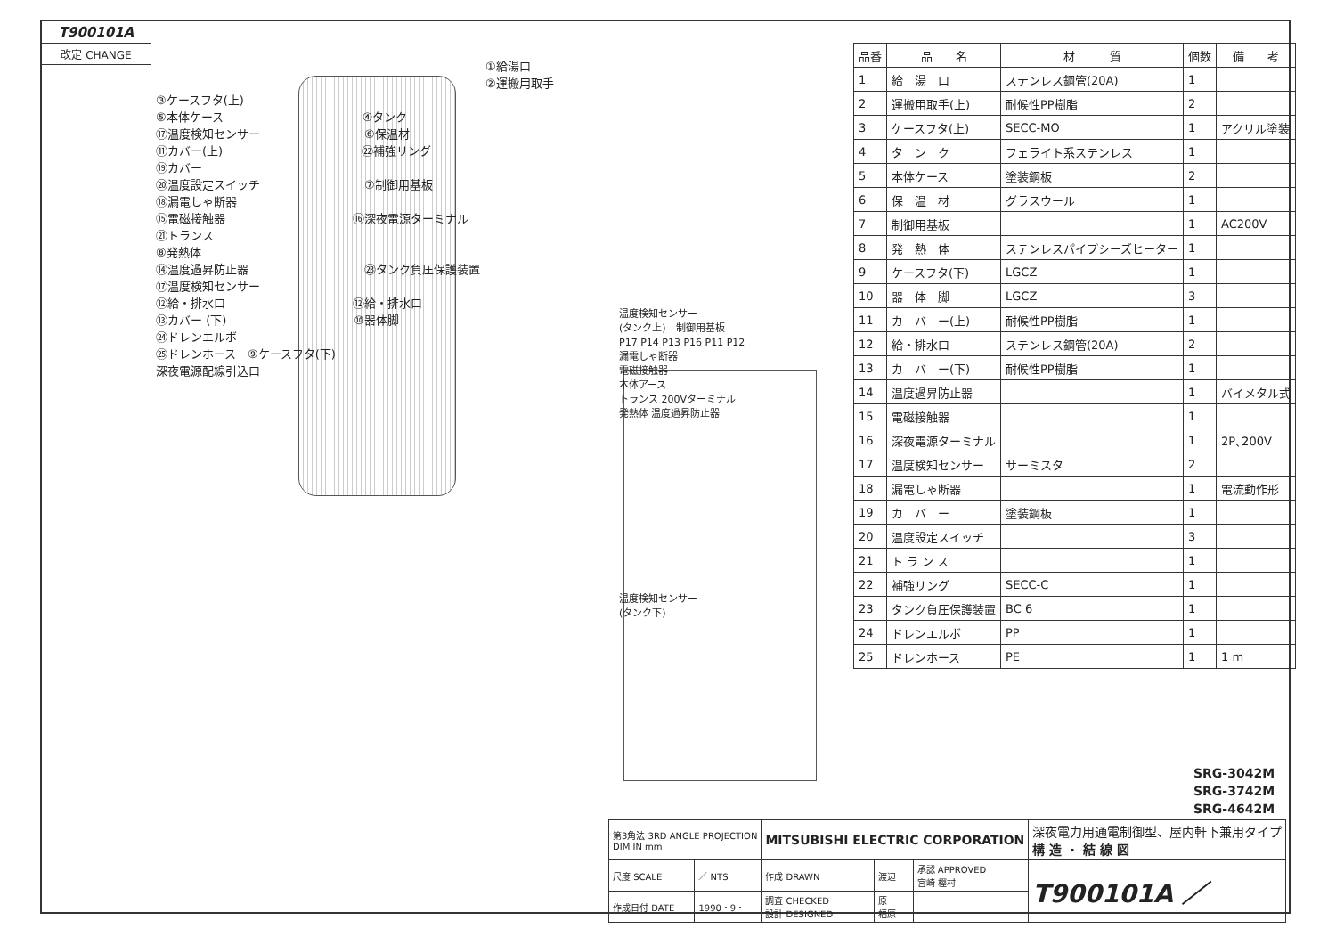T900101A
改定 CHANGE
①給湯口
②運搬用取手
③ケースフタ(上)
⑤本体ケース　　　　　　　　　　　　④タンク
⑰温度検知センサー　　　　　　　　　⑥保温材
⑪カバー(上)　　　　　　　　　　　　㉒補強リング
⑲カバー
⑳温度設定スイッチ　　　　　　　　　⑦制御用基板
⑱漏電しゃ断器
⑮電磁接触器　　　　　　　　　　　⑯深夜電源ターミナル
㉑トランス
⑧発熱体
⑭温度過昇防止器　　　　　　　　　　㉓タンク負圧保護装置
⑰温度検知センサー
⑫給・排水口　　　　　　　　　　　⑫給・排水口
⑬カバー (下)　　　　　　　　　　　⑩器体脚
㉔ドレンエルボ
㉕ドレンホース　⑨ケースフタ(下)
深夜電源配線引込口
温度検知センサー
(タンク上)　制御用基板
P17 P14 P13 P16 P11 P12
漏電しゃ断器
電磁接触器
本体アース
トランス 200Vターミナル
発熱体 温度過昇防止器
温度検知センサー
(タンク下)
| 品番 | 品 名 | 材 質 | 個数 | 備 考 |
| --- | --- | --- | --- | --- |
| 1 | 給 湯 口 | ステンレス鋼管(20A) | 1 | |
| 2 | 運搬用取手(上) | 耐候性PP樹脂 | 2 | |
| 3 | ケースフタ(上) | SECC-MO | 1 | アクリル塗装 |
| 4 | タ ン ク | フェライト系ステンレス | 1 | |
| 5 | 本体ケース | 塗装鋼板 | 2 | |
| 6 | 保 温 材 | グラスウール | 1 | |
| 7 | 制御用基板 | | 1 | AC200V |
| 8 | 発 熱 体 | ステンレスパイプシーズヒーター | 1 | |
| 9 | ケースフタ(下) | LGCZ | 1 | |
| 10 | 器 体 脚 | LGCZ | 3 | |
| 11 | カ バ ー(上) | 耐候性PP樹脂 | 1 | |
| 12 | 給・排水口 | ステンレス鋼管(20A) | 2 | |
| 13 | カ バ ー(下) | 耐候性PP樹脂 | 1 | |
| 14 | 温度過昇防止器 | | 1 | バイメタル式 |
| 15 | 電磁接触器 | | 1 | |
| 16 | 深夜電源ターミナル | | 1 | 2P､200V |
| 17 | 温度検知センサー | サーミスタ | 2 | |
| 18 | 漏電しゃ断器 | | 1 | 電流動作形 |
| 19 | カ バ ー | 塗装鋼板 | 1 | |
| 20 | 温度設定スイッチ | | 3 | |
| 21 | ト ラ ン ス | | 1 | |
| 22 | 補強リング | SECC-C | 1 | |
| 23 | タンク負圧保護装置 | BC 6 | 1 | |
| 24 | ドレンエルボ | PP | 1 | |
| 25 | ドレンホース | PE | 1 | 1 m |
SRG-3042M
SRG-3742M
SRG-4642M
| 第3角法 3RD ANGLE PROJECTION DIM IN mm | | MITSUBISHI ELECTRIC CORPORATION | | | 深夜電力用通電制御型、屋内軒下兼用タイプ 構 造 ・ 結 線 図 |
| 尺度 SCALE | ／ NTS | 作成 DRAWN | 渡辺 | 承認 APPROVED 宮崎 樫村 | T900101A ／ |
| 作成日付 DATE | 1990・9・ | 調査 CHECKED 設計 DESIGNED | 原 福原 | | |